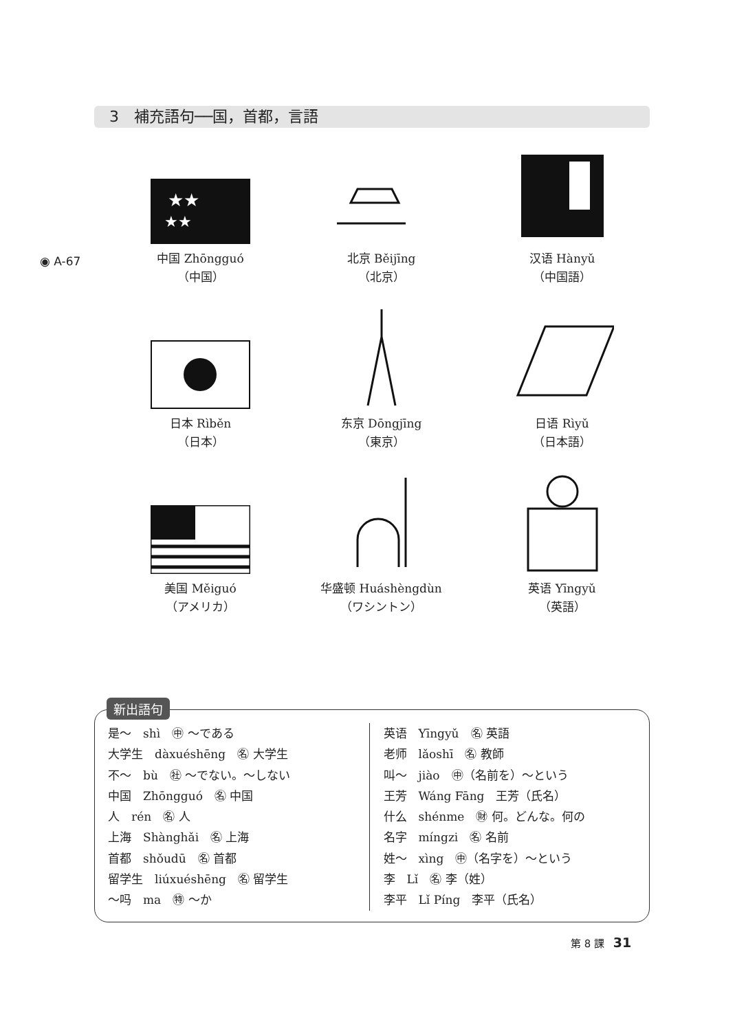3　補充語句──国，首都，言語
◉ A-67
★★
★★
中国 Zhōngguó
（中国）
北京 Běijīng
（北京）
汉语 Hànyǔ
（中国語）
日本 Rìběn
（日本）
东京 Dōngjīng
（東京）
日语 Rìyǔ
（日本語）
美国 Měiguó
（アメリカ）
华盛顿 Huáshèngdùn
（ワシントン）
英语 Yīngyǔ
（英語）
新出語句
是～　shì　㊥ ～である
大学生　dàxuéshēng　㊔ 大学生
不～　bù　㊓ ～でない。～しない
中国　Zhōngguó　㊔ 中国
人　rén　㊔ 人
上海　Shànghǎi　㊔ 上海
首都　shǒudū　㊔ 首都
留学生　liúxuéshēng　㊔ 留学生
～吗　ma　㊕ ～か
英语　Yīngyǔ　㊔ 英語
老师　lǎoshī　㊔ 教師
叫～　jiào　㊥（名前を）～という
王芳　Wáng Fāng　王芳（氏名）
什么　shénme　㊖ 何。どんな。何の
名字　míngzi　㊔ 名前
姓～　xìng　㊥（名字を）～という
李　Lǐ　㊔ 李（姓）
李平　Lǐ Píng　李平（氏名）
第 8 課 31